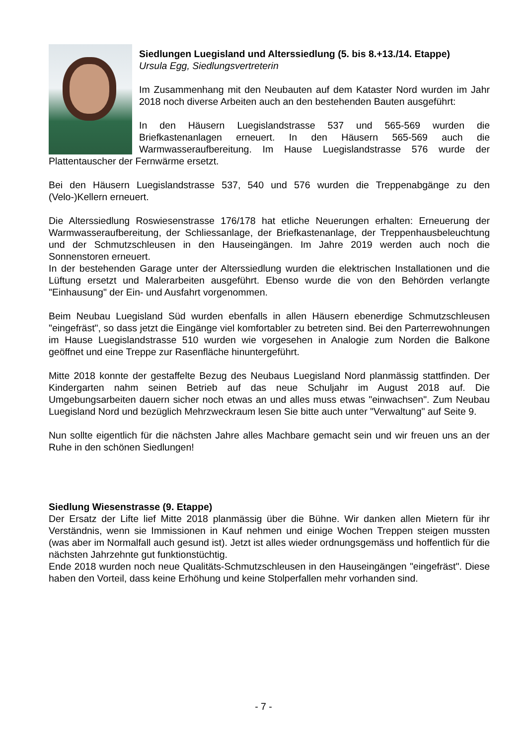Siedlungen Luegisland und Alterssiedlung (5. bis 8.+13./14. Etappe)
Ursula Egg, Siedlungsvertreterin
Im Zusammenhang mit den Neubauten auf dem Kataster Nord wurden im Jahr 2018 noch diverse Arbeiten auch an den bestehenden Bauten ausgeführt:
In den Häusern Luegislandstrasse 537 und 565-569 wurden die Briefkastenanlagen erneuert. In den Häusern 565-569 auch die Warmwasseraufbereitung. Im Hause Luegislandstrasse 576 wurde der Plattentauscher der Fernwärme ersetzt.
Bei den Häusern Luegislandstrasse 537, 540 und 576 wurden die Treppenabgänge zu den (Velo-)Kellern erneuert.
Die Alterssiedlung Roswiesenstrasse 176/178 hat etliche Neuerungen erhalten: Erneuerung der Warmwasseraufbereitung, der Schliessanlage, der Briefkastenanlage, der Treppenhausbeleuchtung und der Schmutzschleusen in den Hauseingängen. Im Jahre 2019 werden auch noch die Sonnenstoren erneuert.
In der bestehenden Garage unter der Alterssiedlung wurden die elektrischen Installationen und die Lüftung ersetzt und Malerarbeiten ausgeführt. Ebenso wurde die von den Behörden verlangte "Einhausung" der Ein- und Ausfahrt vorgenommen.
Beim Neubau Luegisland Süd wurden ebenfalls in allen Häusern ebenerdige Schmutzschleusen "eingefräst", so dass jetzt die Eingänge viel komfortabler zu betreten sind. Bei den Parterrewohnungen im Hause Luegislandstrasse 510 wurden wie vorgesehen in Analogie zum Norden die Balkone geöffnet und eine Treppe zur Rasenfläche hinuntergeführt.
Mitte 2018 konnte der gestaffelte Bezug des Neubaus Luegisland Nord planmässig stattfinden. Der Kindergarten nahm seinen Betrieb auf das neue Schuljahr im August 2018 auf. Die Umgebungsarbeiten dauern sicher noch etwas an und alles muss etwas "einwachsen". Zum Neubau Luegisland Nord und bezüglich Mehrzweckraum lesen Sie bitte auch unter "Verwaltung" auf Seite 9.
Nun sollte eigentlich für die nächsten Jahre alles Machbare gemacht sein und wir freuen uns an der Ruhe in den schönen Siedlungen!
Siedlung Wiesenstrasse (9. Etappe)
Der Ersatz der Lifte lief Mitte 2018 planmässig über die Bühne. Wir danken allen Mietern für ihr Verständnis, wenn sie Immissionen in Kauf nehmen und einige Wochen Treppen steigen mussten (was aber im Normalfall auch gesund ist). Jetzt ist alles wieder ordnungsgemäss und hoffentlich für die nächsten Jahrzehnte gut funktionstüchtig.
Ende 2018 wurden noch neue Qualitäts-Schmutzschleusen in den Hauseingängen "eingefräst". Diese haben den Vorteil, dass keine Erhöhung und keine Stolperfallen mehr vorhanden sind.
- 7 -